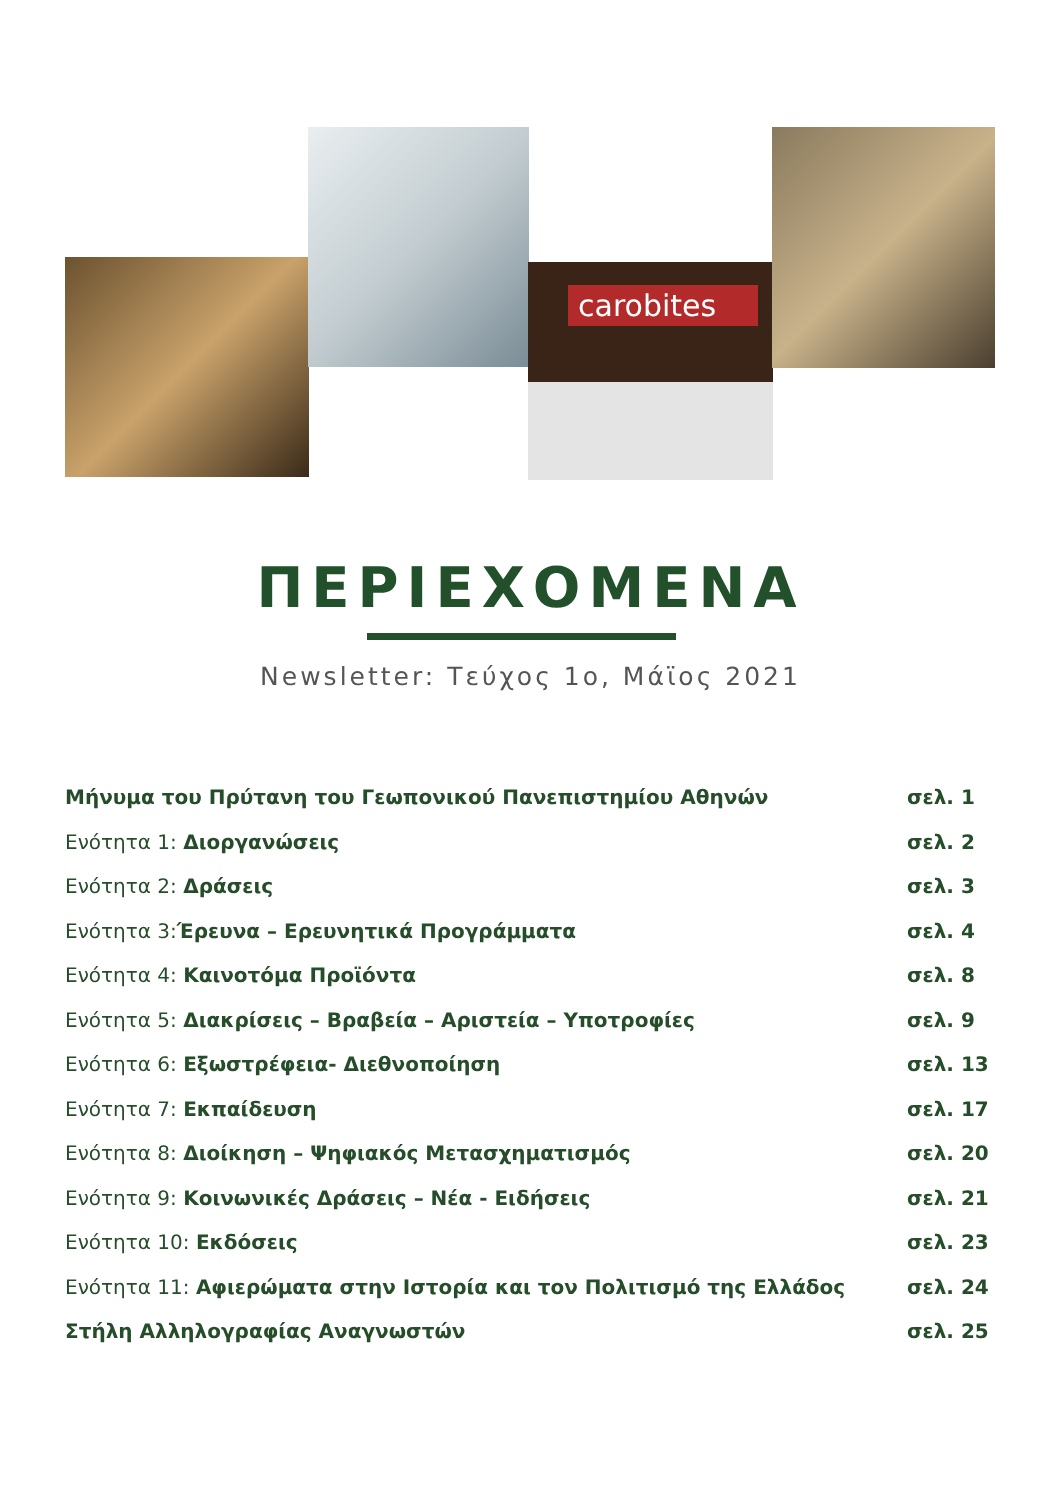carobites
ΠΕΡΙΕΧΟΜΕΝΑ
Newsletter: Τεύχος 1ο, Μάϊος 2021
Μήνυμα του Πρύτανη του Γεωπονικού Πανεπιστημίου Αθηνών σελ. 1
Ενότητα 1: Διοργανώσεις σελ. 2
Ενότητα 2: Δράσεις σελ. 3
Ενότητα 3:Έρευνα – Ερευνητικά Προγράμματα σελ. 4
Ενότητα 4: Καινοτόμα Προϊόντα σελ. 8
Ενότητα 5: Διακρίσεις – Βραβεία – Αριστεία – Υποτροφίες σελ. 9
Ενότητα 6: Εξωστρέφεια- Διεθνοποίηση σελ. 13
Ενότητα 7: Εκπαίδευση σελ. 17
Ενότητα 8: Διοίκηση – Ψηφιακός Μετασχηματισμός σελ. 20
Ενότητα 9: Κοινωνικές Δράσεις – Νέα - Ειδήσεις σελ. 21
Ενότητα 10: Εκδόσεις σελ. 23
Ενότητα 11: Αφιερώματα στην Ιστορία και τον Πολιτισμό της Ελλάδος σελ. 24
Στήλη Αλληλογραφίας Αναγνωστών σελ. 25